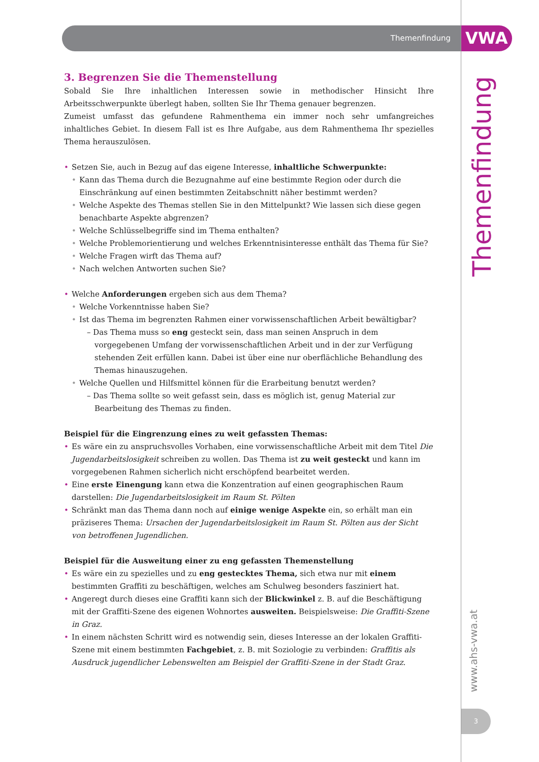Themenfindung VWA
Themenfindung
www.ahs-vwa.at
3
3. Begrenzen Sie die Themenstellung
Sobald Sie Ihre inhaltlichen Interessen sowie in methodischer Hinsicht Ihre Arbeitsschwerpunkte überlegt haben, sollten Sie Ihr Thema genauer begrenzen.
Zumeist umfasst das gefundene Rahmenthema ein immer noch sehr umfangreiches inhaltliches Gebiet. In diesem Fall ist es Ihre Aufgabe, aus dem Rahmenthema Ihr spezielles Thema herauszulösen.
• Setzen Sie, auch in Bezug auf das eigene Interesse, inhaltliche Schwerpunkte:
• Kann das Thema durch die Bezugnahme auf eine bestimmte Region oder durch die Einschränkung auf einen bestimmten Zeitabschnitt näher bestimmt werden?
• Welche Aspekte des Themas stellen Sie in den Mittelpunkt? Wie lassen sich diese gegen benachbarte Aspekte abgrenzen?
• Welche Schlüsselbegriffe sind im Thema enthalten?
• Welche Problemorientierung und welches Erkenntnisinteresse enthält das Thema für Sie?
• Welche Fragen wirft das Thema auf?
• Nach welchen Antworten suchen Sie?
• Welche Anforderungen ergeben sich aus dem Thema?
• Welche Vorkenntnisse haben Sie?
• Ist das Thema im begrenzten Rahmen einer vorwissenschaftlichen Arbeit bewältigbar?
– Das Thema muss so eng gesteckt sein, dass man seinen Anspruch in dem vorgegebenen Umfang der vorwissenschaftlichen Arbeit und in der zur Verfügung stehenden Zeit erfüllen kann. Dabei ist über eine nur oberflächliche Behandlung des Themas hinauszugehen.
• Welche Quellen und Hilfsmittel können für die Erarbeitung benutzt werden?
– Das Thema sollte so weit gefasst sein, dass es möglich ist, genug Material zur Bearbeitung des Themas zu finden.
Beispiel für die Eingrenzung eines zu weit gefassten Themas:
• Es wäre ein zu anspruchsvolles Vorhaben, eine vorwissenschaftliche Arbeit mit dem Titel Die Jugendarbeitslosigkeit schreiben zu wollen. Das Thema ist zu weit gesteckt und kann im vorgegebenen Rahmen sicherlich nicht erschöpfend bearbeitet werden.
• Eine erste Einengung kann etwa die Konzentration auf einen geographischen Raum darstellen: Die Jugendarbeitslosigkeit im Raum St. Pölten
• Schränkt man das Thema dann noch auf einige wenige Aspekte ein, so erhält man ein präziseres Thema: Ursachen der Jugendarbeitslosigkeit im Raum St. Pölten aus der Sicht von betroffenen Jugendlichen.
Beispiel für die Ausweitung einer zu eng gefassten Themenstellung
• Es wäre ein zu spezielles und zu eng gestecktes Thema, sich etwa nur mit einem bestimmten Graffiti zu beschäftigen, welches am Schulweg besonders fasziniert hat.
• Angeregt durch dieses eine Graffiti kann sich der Blickwinkel z. B. auf die Beschäftigung mit der Graffiti-Szene des eigenen Wohnortes ausweiten. Beispielsweise: Die Graffiti-Szene in Graz.
• In einem nächsten Schritt wird es notwendig sein, dieses Interesse an der lokalen Graffiti-Szene mit einem bestimmten Fachgebiet, z. B. mit Soziologie zu verbinden: Graffitis als Ausdruck jugendlicher Lebenswelten am Beispiel der Graffiti-Szene in der Stadt Graz.